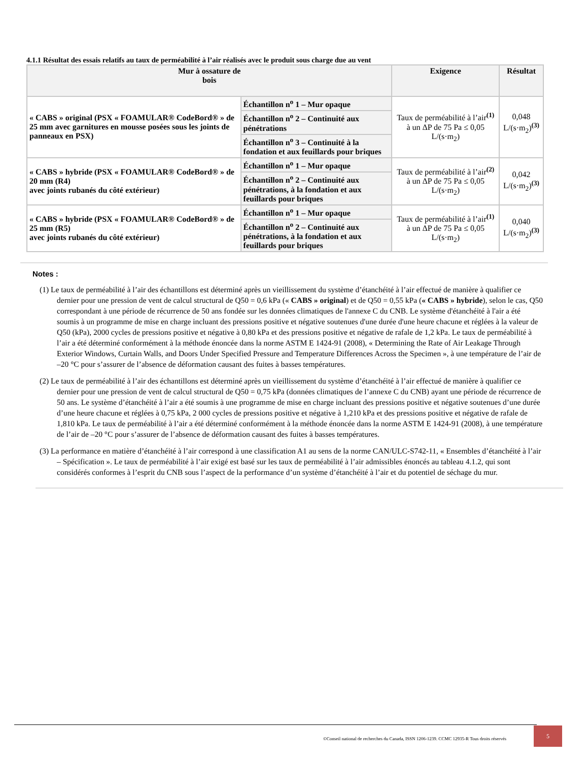4.1.1 Résultat des essais relatifs au taux de perméabilité à l’air réalisés avec le produit sous charge due au vent
| Mur à ossature de bois | | Exigence | Résultat |
| --- | --- | --- | --- |
| « CABS » original (PSX « FOAMULAR® CodeBord® » de 25 mm avec garnitures en mousse posées sous les joints de panneaux en PSX) | Échantillon n<sup>o</sup> 1 – Mur opaque | Taux de perméabilité à l’air<sup>(1)</sup> à un ΔP de 75 Pa ≤ 0,05 L/(s·m<sub>2</sub>) | 0,048 L/(s·m<sub>2</sub>)<sup>(3)</sup> |
| | Échantillon n<sup>o</sup> 2 – Continuité aux pénétrations | | |
| | Échantillon n<sup>o</sup> 3 – Continuité à la fondation et aux feuillards pour briques | | |
| « CABS » hybride (PSX « FOAMULAR® CodeBord® » de 20 mm (R4) avec joints rubanés du côté extérieur) | Échantillon n<sup>o</sup> 1 – Mur opaque | Taux de perméabilité à l’air<sup>(2)</sup> à un ΔP de 75 Pa ≤ 0,05 L/(s·m<sub>2</sub>) | 0,042 L/(s·m<sub>2</sub>)<sup>(3)</sup> |
| | Échantillon n<sup>o</sup> 2 – Continuité aux pénétrations, à la fondation et aux feuillards pour briques | | |
| « CABS » hybride (PSX « FOAMULAR® CodeBord® » de 25 mm (R5) avec joints rubanés du côté extérieur) | Échantillon n<sup>o</sup> 1 – Mur opaque | Taux de perméabilité à l’air<sup>(1)</sup> à un ΔP de 75 Pa ≤ 0,05 L/(s·m<sub>2</sub>) | 0,040 L/(s·m<sub>2</sub>)<sup>(3)</sup> |
| | Échantillon n<sup>o</sup> 2 – Continuité aux pénétrations, à la fondation et aux feuillards pour briques | | |
Notes :
(1) Le taux de perméabilité à l’air des échantillons est déterminé après un vieillissement du système d’étanchéité à l’air effectué de manière à qualifier ce dernier pour une pression de vent de calcul structural de Q50 = 0,6 kPa (« CABS » original) et de Q50 = 0,55 kPa (« CABS » hybride), selon le cas, Q50 correspondant à une période de récurrence de 50 ans fondée sur les données climatiques de l'annexe C du CNB. Le système d'étanchéité à l'air a été soumis à un programme de mise en charge incluant des pressions positive et négative soutenues d'une durée d'une heure chacune et réglées à la valeur de Q50 (kPa), 2000 cycles de pressions positive et négative à 0,80 kPa et des pressions positive et négative de rafale de 1,2 kPa. Le taux de perméabilité à l’air a été déterminé conformément à la méthode énoncée dans la norme ASTM E 1424-91 (2008), « Determining the Rate of Air Leakage Through Exterior Windows, Curtain Walls, and Doors Under Specified Pressure and Temperature Differences Across the Specimen », à une température de l’air de –20 °C pour s’assurer de l’absence de déformation causant des fuites à basses températures.
(2) Le taux de perméabilité à l’air des échantillons est déterminé après un vieillissement du système d’étanchéité à l’air effectué de manière à qualifier ce dernier pour une pression de vent de calcul structural de Q50 = 0,75 kPa (données climatiques de l’annexe C du CNB) ayant une période de récurrence de 50 ans. Le système d’étanchéité à l’air a été soumis à une programme de mise en charge incluant des pressions positive et négative soutenues d’une durée d’une heure chacune et réglées à 0,75 kPa, 2 000 cycles de pressions positive et négative à 1,210 kPa et des pressions positive et négative de rafale de 1,810 kPa. Le taux de perméabilité à l’air a été déterminé conformément à la méthode énoncée dans la norme ASTM E 1424-91 (2008), à une température de l’air de –20 °C pour s’assurer de l’absence de déformation causant des fuites à basses températures.
(3) La performance en matière d’étanchéité à l’air correspond à une classification A1 au sens de la norme CAN/ULC-S742-11, « Ensembles d’étanchéité à l’air – Spécification ». Le taux de perméabilité à l’air exigé est basé sur les taux de perméabilité à l’air admissibles énoncés au tableau 4.1.2, qui sont considérés conformes à l’esprit du CNB sous l’aspect de la performance d’un système d’étanchéité à l’air et du potentiel de séchage du mur.
©Conseil national de recherches du Canada, ISSN 1206-1239. CCMC 12935-R Tous droits réservés 5